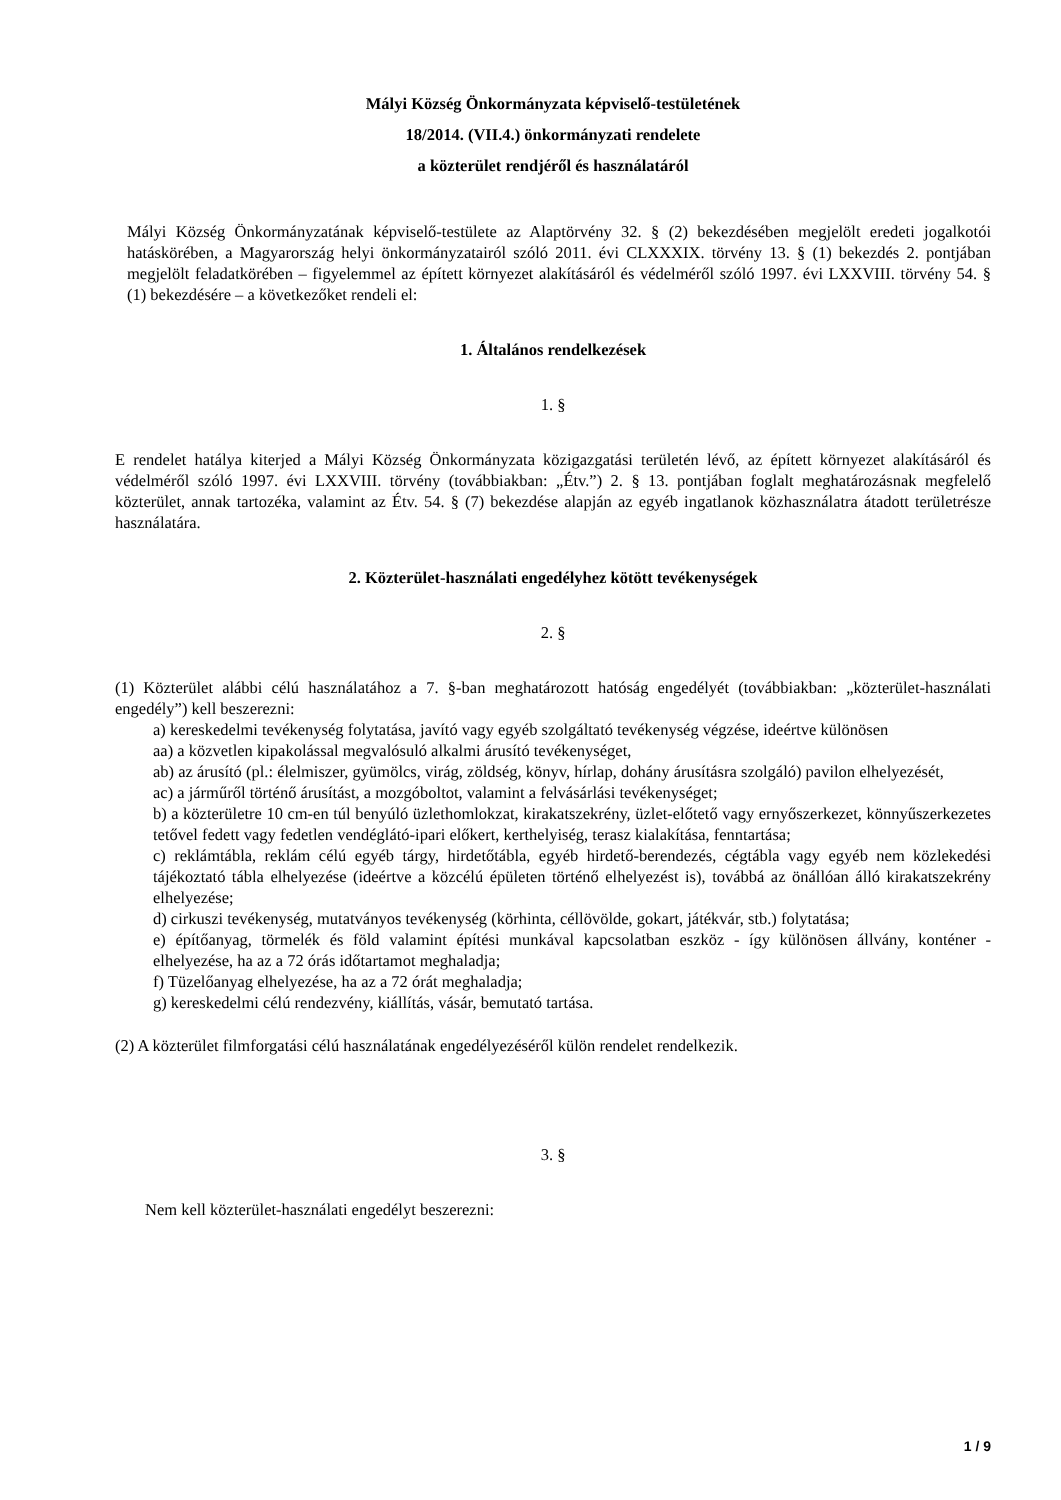Mályi Község Önkormányzata képviselő-testületének
18/2014. (VII.4.) önkormányzati rendelete
a közterület rendjéről és használatáról
Mályi Község Önkormányzatának képviselő-testülete az Alaptörvény 32. § (2) bekezdésében megjelölt eredeti jogalkotói hatáskörében, a Magyarország helyi önkormányzatairól szóló 2011. évi CLXXXIX. törvény 13. § (1) bekezdés 2. pontjában megjelölt feladatkörében – figyelemmel az épített környezet alakításáról és védelméről szóló 1997. évi LXXVIII. törvény 54. § (1) bekezdésére – a következőket rendeli el:
1. Általános rendelkezések
1. §
E rendelet hatálya kiterjed a Mályi Község Önkormányzata közigazgatási területén lévő, az épített környezet alakításáról és védelméről szóló 1997. évi LXXVIII. törvény (továbbiakban: „Étv.”) 2. § 13. pontjában foglalt meghatározásnak megfelelő közterület, annak tartozéka, valamint az Étv. 54. § (7) bekezdése alapján az egyéb ingatlanok közhasználatra átadott területrésze használatára.
2. Közterület-használati engedélyhez kötött tevékenységek
2. §
(1) Közterület alábbi célú használatához a 7. §-ban meghatározott hatóság engedélyét (továbbiakban: „közterület-használati engedély”) kell beszerezni:
a) kereskedelmi tevékenység folytatása, javító vagy egyéb szolgáltató tevékenység végzése, ideértve különösen
aa) a közvetlen kipakolással megvalósuló alkalmi árusító tevékenységet,
ab) az árusító (pl.: élelmiszer, gyümölcs, virág, zöldség, könyv, hírlap, dohány árusításra szolgáló) pavilon elhelyezését,
ac) a járműről történő árusítást, a mozgóboltot, valamint a felvásárlási tevékenységet;
b) a közterületre 10 cm-en túl benyúló üzlethomlokzat, kirakatszekrény, üzlet-előtető vagy ernyőszerkezet, könnyűszerkezetes tetővel fedett vagy fedetlen vendéglátó-ipari előkert, kerthelyiség, terasz kialakítása, fenntartása;
c) reklámtábla, reklám célú egyéb tárgy, hirdetőtábla, egyéb hirdető-berendezés, cégtábla vagy egyéb nem közlekedési tájékoztató tábla elhelyezése (ideértve a közcélú épületen történő elhelyezést is), továbbá az önállóan álló kirakatszekrény elhelyezése;
d) cirkuszi tevékenység, mutatványos tevékenység (körhinta, céllövölde, gokart, játékvár, stb.) folytatása;
e) építőanyag, törmelék és föld valamint építési munkával kapcsolatban eszköz - így különösen állvány, konténer - elhelyezése, ha az a 72 órás időtartamot meghaladja;
f) Tüzelőanyag elhelyezése, ha az a 72 órát meghaladja;
g) kereskedelmi célú rendezvény, kiállítás, vásár, bemutató tartása.
(2) A közterület filmforgatási célú használatának engedélyezéséről külön rendelet rendelkezik.
3. §
Nem kell közterület-használati engedélyt beszerezni:
1 / 9